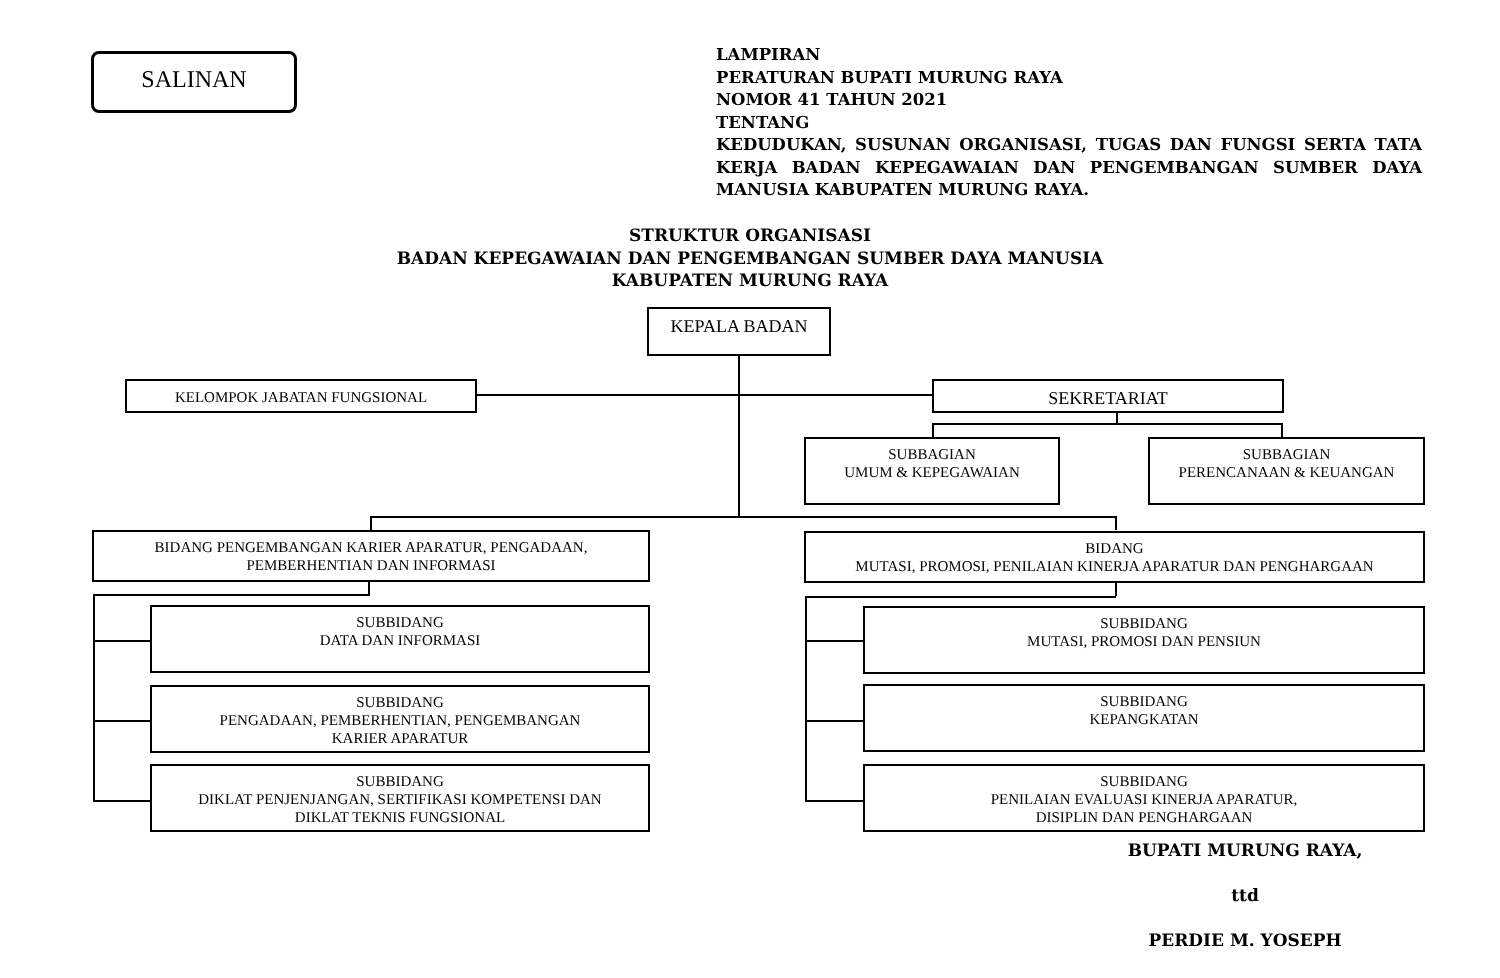SALINAN
LAMPIRAN
PERATURAN BUPATI MURUNG RAYA
NOMOR 41 TAHUN 2021
TENTANG
KEDUDUKAN, SUSUNAN ORGANISASI, TUGAS DAN FUNGSI SERTA TATA KERJA BADAN KEPEGAWAIAN DAN PENGEMBANGAN SUMBER DAYA MANUSIA KABUPATEN MURUNG RAYA.
STRUKTUR ORGANISASI
BADAN KEPEGAWAIAN DAN PENGEMBANGAN SUMBER DAYA MANUSIA
KABUPATEN MURUNG RAYA
KEPALA BADAN
KELOMPOK JABATAN FUNGSIONAL SEKRETARIAT
SUBBAGIAN
UMUM & KEPEGAWAIAN
SUBBAGIAN
PERENCANAAN & KEUANGAN
BIDANG PENGEMBANGAN KARIER APARATUR, PENGADAAN,
PEMBERHENTIAN DAN INFORMASI
BIDANG
MUTASI, PROMOSI, PENILAIAN KINERJA APARATUR DAN PENGHARGAAN
SUBBIDANG
DATA DAN INFORMASI
SUBBIDANG
PENGADAAN, PEMBERHENTIAN, PENGEMBANGAN
KARIER APARATUR
SUBBIDANG
DIKLAT PENJENJANGAN, SERTIFIKASI KOMPETENSI DAN
DIKLAT TEKNIS FUNGSIONAL
SUBBIDANG
MUTASI, PROMOSI DAN PENSIUN
SUBBIDANG
KEPANGKATAN
SUBBIDANG
PENILAIAN EVALUASI KINERJA APARATUR,
DISIPLIN DAN PENGHARGAAN
BUPATI MURUNG RAYA,
ttd
PERDIE M. YOSEPH